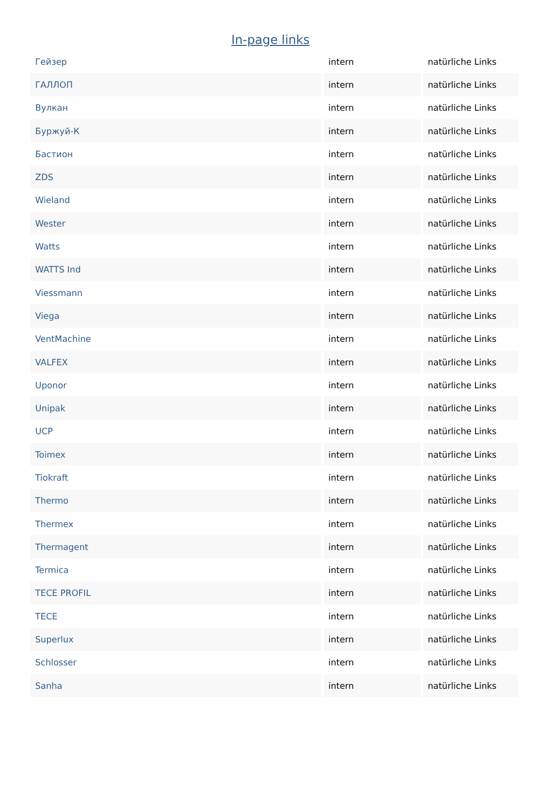In-page links
| Гейзер | intern | natürliche Links |
| ГАЛЛОП | intern | natürliche Links |
| Вулкан | intern | natürliche Links |
| Буржуй-К | intern | natürliche Links |
| Бастион | intern | natürliche Links |
| ZDS | intern | natürliche Links |
| Wieland | intern | natürliche Links |
| Wester | intern | natürliche Links |
| Watts | intern | natürliche Links |
| WATTS Ind | intern | natürliche Links |
| Viessmann | intern | natürliche Links |
| Viega | intern | natürliche Links |
| VentMachine | intern | natürliche Links |
| VALFEX | intern | natürliche Links |
| Uponor | intern | natürliche Links |
| Unipak | intern | natürliche Links |
| UCP | intern | natürliche Links |
| Toimex | intern | natürliche Links |
| Tiokraft | intern | natürliche Links |
| Thermo | intern | natürliche Links |
| Thermex | intern | natürliche Links |
| Thermagent | intern | natürliche Links |
| Termica | intern | natürliche Links |
| TECE PROFIL | intern | natürliche Links |
| TECE | intern | natürliche Links |
| Superlux | intern | natürliche Links |
| Schlosser | intern | natürliche Links |
| Sanha | intern | natürliche Links |